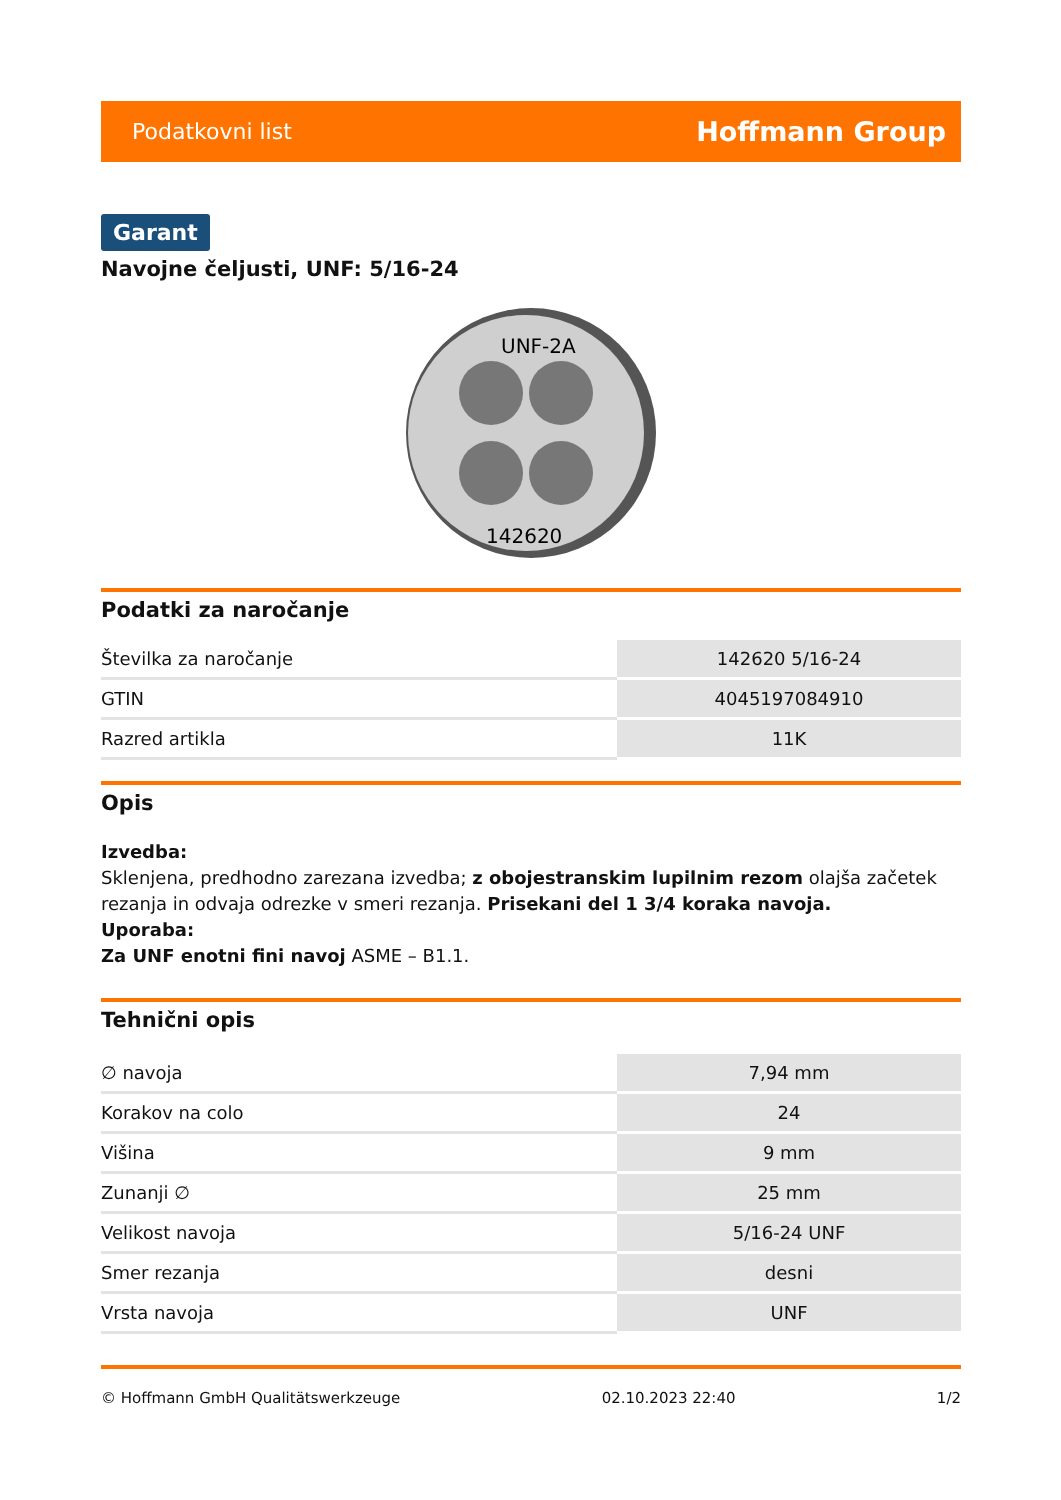Podatkovni list Hoffmann Group
Garant
Navojne čeljusti, UNF: 5/16-24
UNF-2A
142620
Podatki za naročanje
| Številka za naročanje | 142620 5/16-24 |
| GTIN | 4045197084910 |
| Razred artikla | 11K |
Opis
Izvedba:
Sklenjena, predhodno zarezana izvedba; z obojestranskim lupilnim rezom olajša začetek rezanja in odvaja odrezke v smeri rezanja. Prisekani del 1 3/4 koraka navoja.
Uporaba:
Za UNF enotni fini navoj ASME – B1.1.
Tehnični opis
| ∅ navoja | 7,94 mm |
| Korakov na colo | 24 |
| Višina | 9 mm |
| Zunanji ∅ | 25 mm |
| Velikost navoja | 5/16-24 UNF |
| Smer rezanja | desni |
| Vrsta navoja | UNF |
© Hoffmann GmbH Qualitätswerkzeuge 02.10.2023 22:40 1/2